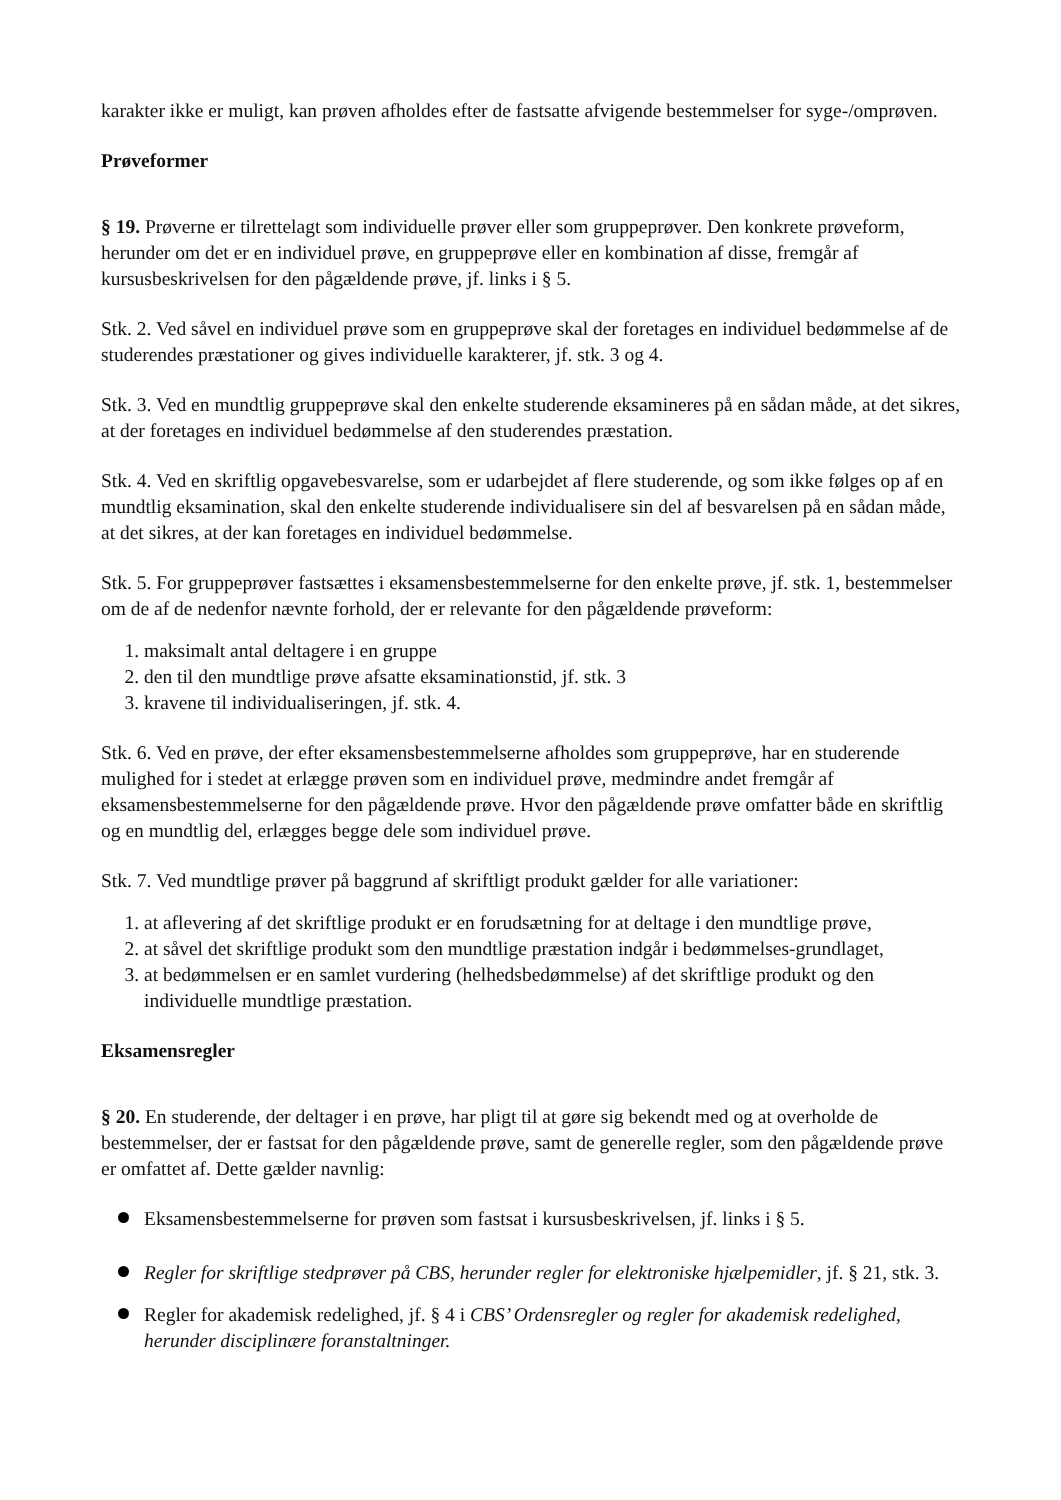karakter ikke er muligt, kan prøven afholdes efter de fastsatte afvigende bestemmelser for syge-/omprøven.
Prøveformer
§ 19. Prøverne er tilrettelagt som individuelle prøver eller som gruppeprøver. Den konkrete prøveform, herunder om det er en individuel prøve, en gruppeprøve eller en kombination af disse, fremgår af kursusbeskrivelsen for den pågældende prøve, jf. links i § 5.
Stk. 2. Ved såvel en individuel prøve som en gruppeprøve skal der foretages en individuel bedømmelse af de studerendes præstationer og gives individuelle karakterer, jf. stk. 3 og 4.
Stk. 3. Ved en mundtlig gruppeprøve skal den enkelte studerende eksamineres på en sådan måde, at det sikres, at der foretages en individuel bedømmelse af den studerendes præstation.
Stk. 4. Ved en skriftlig opgavebesvarelse, som er udarbejdet af flere studerende, og som ikke følges op af en mundtlig eksamination, skal den enkelte studerende individualisere sin del af besvarelsen på en sådan måde, at det sikres, at der kan foretages en individuel bedømmelse.
Stk. 5. For gruppeprøver fastsættes i eksamensbestemmelserne for den enkelte prøve, jf. stk. 1, bestemmelser om de af de nedenfor nævnte forhold, der er relevante for den pågældende prøveform:
1. maksimalt antal deltagere i en gruppe
2. den til den mundtlige prøve afsatte eksaminationstid, jf. stk. 3
3. kravene til individualiseringen, jf. stk. 4.
Stk. 6. Ved en prøve, der efter eksamensbestemmelserne afholdes som gruppeprøve, har en studerende mulighed for i stedet at erlægge prøven som en individuel prøve, medmindre andet fremgår af eksamensbestemmelserne for den pågældende prøve. Hvor den pågældende prøve omfatter både en skriftlig og en mundtlig del, erlægges begge dele som individuel prøve.
Stk. 7. Ved mundtlige prøver på baggrund af skriftligt produkt gælder for alle variationer:
1. at aflevering af det skriftlige produkt er en forudsætning for at deltage i den mundtlige prøve,
2. at såvel det skriftlige produkt som den mundtlige præstation indgår i bedømmelses-grundlaget,
3. at bedømmelsen er en samlet vurdering (helhedsbedømmelse) af det skriftlige produkt og den individuelle mundtlige præstation.
Eksamensregler
§ 20. En studerende, der deltager i en prøve, har pligt til at gøre sig bekendt med og at overholde de bestemmelser, der er fastsat for den pågældende prøve, samt de generelle regler, som den pågældende prøve er omfattet af. Dette gælder navnlig:
Eksamensbestemmelserne for prøven som fastsat i kursusbeskrivelsen, jf. links i § 5.
Regler for skriftlige stedprøver på CBS, herunder regler for elektroniske hjælpemidler, jf. § 21, stk. 3.
Regler for akademisk redelighed, jf. § 4 i CBS’ Ordensregler og regler for akademisk redelighed, herunder disciplinære foranstaltninger.